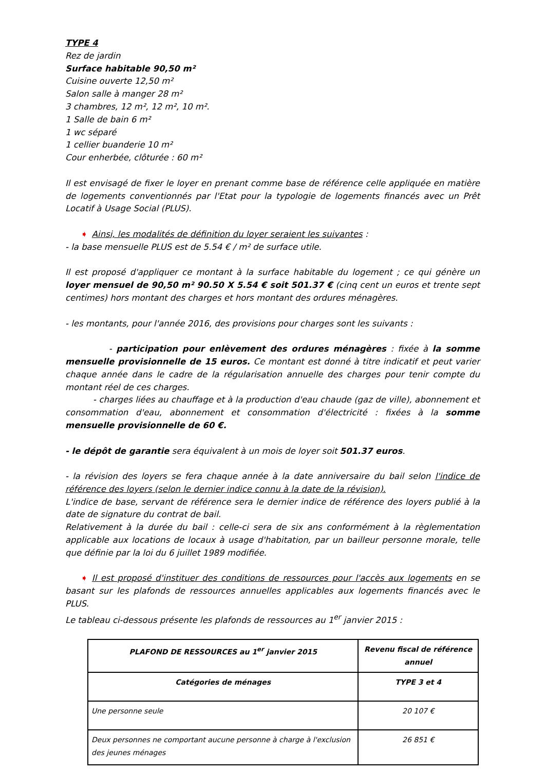TYPE 4
Rez de jardin
Surface habitable 90,50 m²
Cuisine ouverte 12,50 m²
Salon salle à manger 28 m²
3 chambres, 12 m², 12 m², 10 m².
1 Salle de bain 6 m²
1 wc séparé
1 cellier buanderie 10 m²
Cour enherbée, clôturée : 60 m²
Il est envisagé de fixer le loyer en prenant comme base de référence celle appliquée en matière de logements conventionnés par l'Etat pour la typologie de logements financés avec un Prêt Locatif à Usage Social (PLUS).
➧ Ainsi, les modalités de définition du loyer seraient les suivantes :
- la base mensuelle PLUS est de 5.54 € / m² de surface utile.
Il est proposé d'appliquer ce montant à la surface habitable du logement ; ce qui génère un loyer mensuel de 90,50 m² 90.50 X 5.54 € soit 501.37 € (cinq cent un euros et trente sept centimes) hors montant des charges et hors montant des ordures ménagères.
- les montants, pour l'année 2016, des provisions pour charges sont les suivants :
- participation pour enlèvement des ordures ménagères : fixée à la somme mensuelle provisionnelle de 15 euros. Ce montant est donné à titre indicatif et peut varier chaque année dans le cadre de la régularisation annuelle des charges pour tenir compte du montant réel de ces charges.
- charges liées au chauffage et à la production d'eau chaude (gaz de ville), abonnement et consommation d'eau, abonnement et consommation d'électricité : fixées à la somme mensuelle provisionnelle de 60 €.
- le dépôt de garantie sera équivalent à un mois de loyer soit 501.37 euros.
- la révision des loyers se fera chaque année à la date anniversaire du bail selon l'indice de référence des loyers (selon le dernier indice connu à la date de la révision).
L'indice de base, servant de référence sera le dernier indice de référence des loyers publié à la date de signature du contrat de bail.
Relativement à la durée du bail : celle-ci sera de six ans conformément à la règlementation applicable aux locations de locaux à usage d'habitation, par un bailleur personne morale, telle que définie par la loi du 6 juillet 1989 modifiée.
➧ Il est proposé d'instituer des conditions de ressources pour l'accès aux logements en se basant sur les plafonds de ressources annuelles applicables aux logements financés avec le PLUS.
Le tableau ci-dessous présente les plafonds de ressources au 1<sup>er</sup> janvier 2015 :
| PLAFOND DE RESSOURCES au 1<sup>er</sup> janvier 2015 | Revenu fiscal de référence annuel |
| Catégories de ménages | TYPE 3 et 4 |
| Une personne seule | 20 107 € |
| Deux personnes ne comportant aucune personne à charge à l'exclusion des jeunes ménages | 26 851 € |